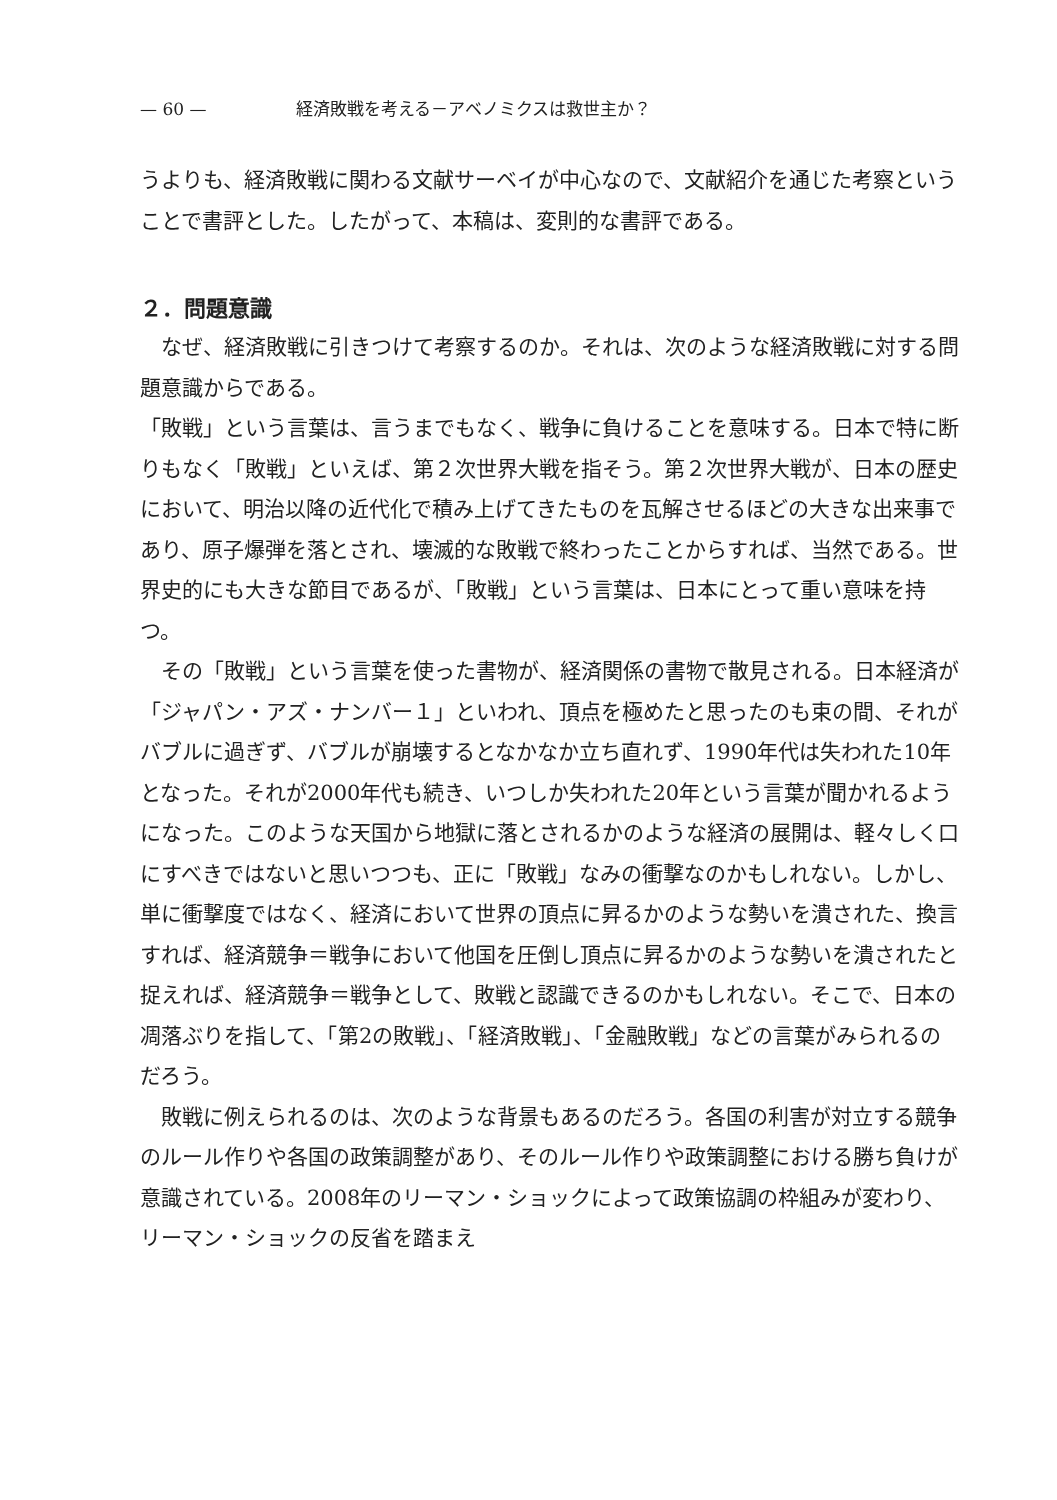— 60 — 経済敗戦を考える－アベノミクスは救世主か？
うよりも、経済敗戦に関わる文献サーベイが中心なので、文献紹介を通じた考察ということで書評とした。したがって、本稿は、変則的な書評である。
２．問題意識
　なぜ、経済敗戦に引きつけて考察するのか。それは、次のような経済敗戦に対する問題意識からである。
「敗戦」という言葉は、言うまでもなく、戦争に負けることを意味する。日本で特に断りもなく「敗戦」といえば、第２次世界大戦を指そう。第２次世界大戦が、日本の歴史において、明治以降の近代化で積み上げてきたものを瓦解させるほどの大きな出来事であり、原子爆弾を落とされ、壊滅的な敗戦で終わったことからすれば、当然である。世界史的にも大きな節目であるが、「敗戦」という言葉は、日本にとって重い意味を持つ。
　その「敗戦」という言葉を使った書物が、経済関係の書物で散見される。日本経済が「ジャパン・アズ・ナンバー１」といわれ、頂点を極めたと思ったのも束の間、それがバブルに過ぎず、バブルが崩壊するとなかなか立ち直れず、1990年代は失われた10年となった。それが2000年代も続き、いつしか失われた20年という言葉が聞かれるようになった。このような天国から地獄に落とされるかのような経済の展開は、軽々しく口にすべきではないと思いつつも、正に「敗戦」なみの衝撃なのかもしれない。しかし、単に衝撃度ではなく、経済において世界の頂点に昇るかのような勢いを潰された、換言すれば、経済競争＝戦争において他国を圧倒し頂点に昇るかのような勢いを潰されたと捉えれば、経済競争＝戦争として、敗戦と認識できるのかもしれない。そこで、日本の凋落ぶりを指して、「第2の敗戦」、「経済敗戦」、「金融敗戦」などの言葉がみられるのだろう。
　敗戦に例えられるのは、次のような背景もあるのだろう。各国の利害が対立する競争のルール作りや各国の政策調整があり、そのルール作りや政策調整における勝ち負けが意識されている。2008年のリーマン・ショックによって政策協調の枠組みが変わり、リーマン・ショックの反省を踏まえ